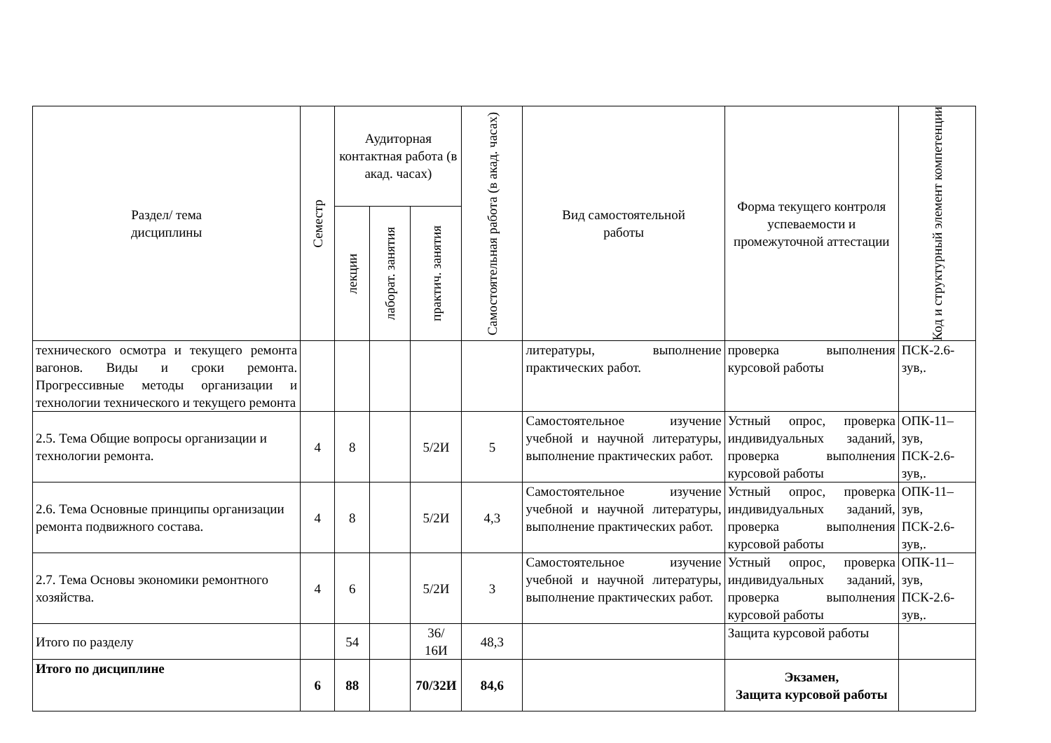| Раздел/ тема дисциплины | Семестр | Аудиторная контактная работа (в акад. часах) | | | Самостоятельная работа (в акад. часах) | Вид самостоятельной работы | Форма текущего контроля успеваемости и промежуточной аттестации | Код и структурный элемент компетенции |
| --- | --- | --- | --- | --- | --- | --- | --- | --- |
| | | лекции | лаборат. занятия | практич. занятия | | | | |
| технического осмотра и текущего ремонта вагонов. Виды и сроки ремонта. Прогрессивные методы организации и технологии технического и текущего ремонта | | | | | | литературы, выполнение практических работ. | проверка выполнения курсовой работы | ПСК-2.6-зув,. |
| 2.5. Тема Общие вопросы организации и технологии ремонта. | 4 | 8 | | 5/2И | 5 | Самостоятельное изучение учебной и научной литературы, выполнение практических работ. | Устный опрос, проверка индивидуальных заданий, проверка выполнения курсовой работы | ОПК-11–зув, ПСК-2.6-зув,. |
| 2.6. Тема Основные принципы организации ремонта подвижного состава. | 4 | 8 | | 5/2И | 4,3 | Самостоятельное изучение учебной и научной литературы, выполнение практических работ. | Устный опрос, проверка индивидуальных заданий, проверка выполнения курсовой работы | ОПК-11–зув, ПСК-2.6-зув,. |
| 2.7. Тема Основы экономики ремонтного хозяйства. | 4 | 6 | | 5/2И | 3 | Самостоятельное изучение учебной и научной литературы, выполнение практических работ. | Устный опрос, проверка индивидуальных заданий, проверка выполнения курсовой работы | ОПК-11–зув, ПСК-2.6-зув,. |
| Итого по разделу | | 54 | | 36/ 16И | 48,3 | | Защита курсовой работы | |
| Итого по дисциплине | 6 | 88 | | 70/32И | 84,6 | | Экзамен, Защита курсовой работы | |